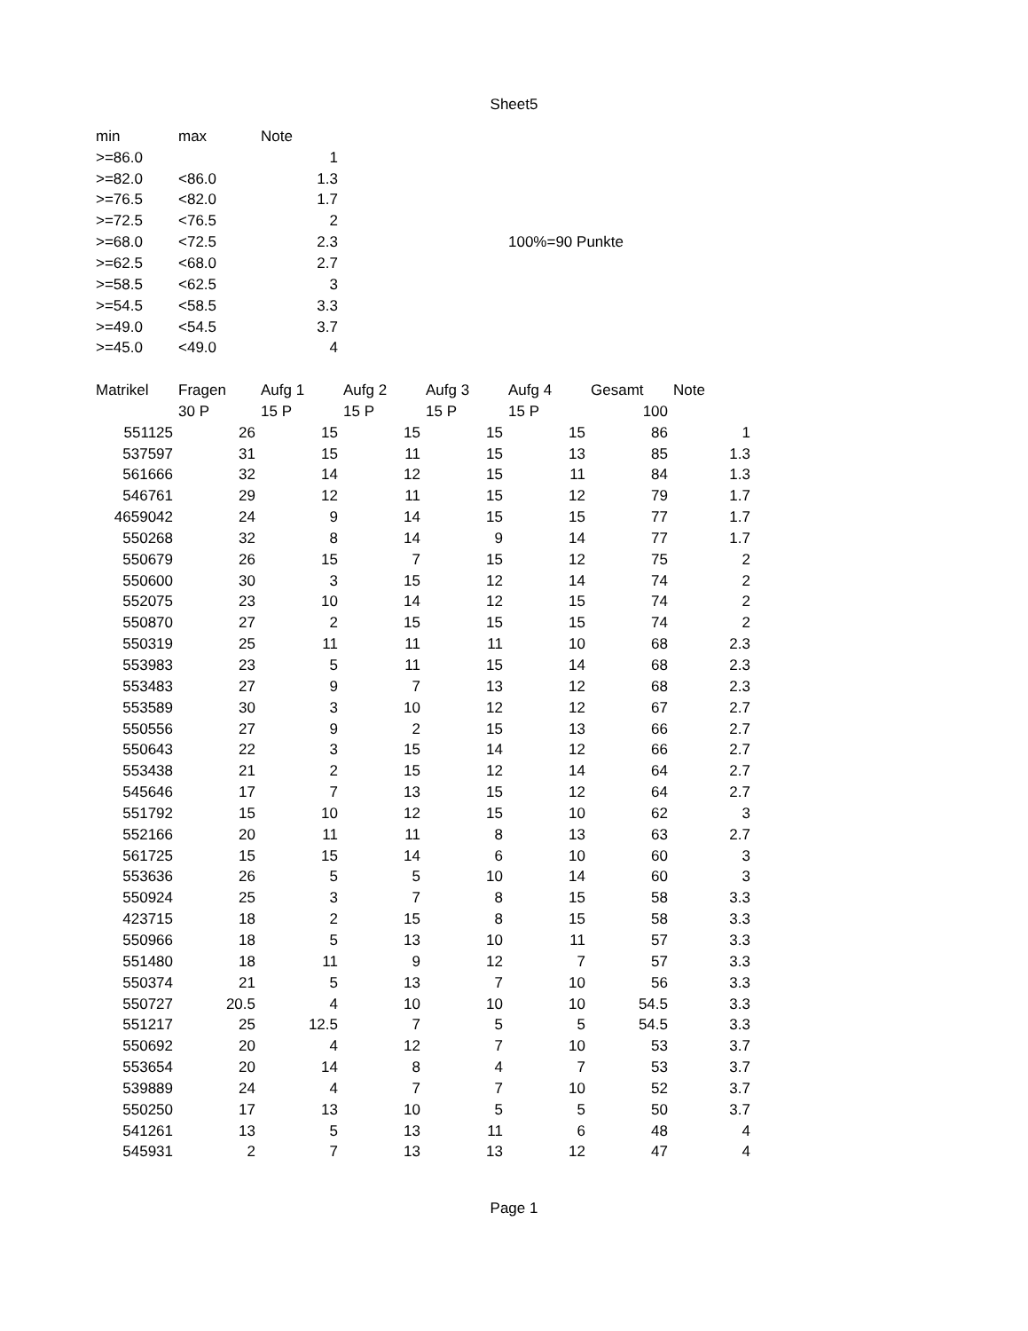Sheet5
| min | max | Note | | | | | |
| >=86.0 | | 1 | | | | | |
| >=82.0 | <86.0 | 1.3 | | | | | |
| >=76.5 | <82.0 | 1.7 | | | | | |
| >=72.5 | <76.5 | 2 | | | | | |
| >=68.0 | <72.5 | 2.3 | | | 100%=90 Punkte | | |
| >=62.5 | <68.0 | 2.7 | | | | | |
| >=58.5 | <62.5 | 3 | | | | | |
| >=54.5 | <58.5 | 3.3 | | | | | |
| >=49.0 | <54.5 | 3.7 | | | | | |
| >=45.0 | <49.0 | 4 | | | | | |
| Matrikel | Fragen | Aufg 1 | Aufg 2 | Aufg 3 | Aufg 4 | Gesamt | Note |
| | 30 P | 15 P | 15 P | 15 P | 15 P | 100 | |
| 551125 | 26 | 15 | 15 | 15 | 15 | 86 | 1 |
| 537597 | 31 | 15 | 11 | 15 | 13 | 85 | 1.3 |
| 561666 | 32 | 14 | 12 | 15 | 11 | 84 | 1.3 |
| 546761 | 29 | 12 | 11 | 15 | 12 | 79 | 1.7 |
| 4659042 | 24 | 9 | 14 | 15 | 15 | 77 | 1.7 |
| 550268 | 32 | 8 | 14 | 9 | 14 | 77 | 1.7 |
| 550679 | 26 | 15 | 7 | 15 | 12 | 75 | 2 |
| 550600 | 30 | 3 | 15 | 12 | 14 | 74 | 2 |
| 552075 | 23 | 10 | 14 | 12 | 15 | 74 | 2 |
| 550870 | 27 | 2 | 15 | 15 | 15 | 74 | 2 |
| 550319 | 25 | 11 | 11 | 11 | 10 | 68 | 2.3 |
| 553983 | 23 | 5 | 11 | 15 | 14 | 68 | 2.3 |
| 553483 | 27 | 9 | 7 | 13 | 12 | 68 | 2.3 |
| 553589 | 30 | 3 | 10 | 12 | 12 | 67 | 2.7 |
| 550556 | 27 | 9 | 2 | 15 | 13 | 66 | 2.7 |
| 550643 | 22 | 3 | 15 | 14 | 12 | 66 | 2.7 |
| 553438 | 21 | 2 | 15 | 12 | 14 | 64 | 2.7 |
| 545646 | 17 | 7 | 13 | 15 | 12 | 64 | 2.7 |
| 551792 | 15 | 10 | 12 | 15 | 10 | 62 | 3 |
| 552166 | 20 | 11 | 11 | 8 | 13 | 63 | 2.7 |
| 561725 | 15 | 15 | 14 | 6 | 10 | 60 | 3 |
| 553636 | 26 | 5 | 5 | 10 | 14 | 60 | 3 |
| 550924 | 25 | 3 | 7 | 8 | 15 | 58 | 3.3 |
| 423715 | 18 | 2 | 15 | 8 | 15 | 58 | 3.3 |
| 550966 | 18 | 5 | 13 | 10 | 11 | 57 | 3.3 |
| 551480 | 18 | 11 | 9 | 12 | 7 | 57 | 3.3 |
| 550374 | 21 | 5 | 13 | 7 | 10 | 56 | 3.3 |
| 550727 | 20.5 | 4 | 10 | 10 | 10 | 54.5 | 3.3 |
| 551217 | 25 | 12.5 | 7 | 5 | 5 | 54.5 | 3.3 |
| 550692 | 20 | 4 | 12 | 7 | 10 | 53 | 3.7 |
| 553654 | 20 | 14 | 8 | 4 | 7 | 53 | 3.7 |
| 539889 | 24 | 4 | 7 | 7 | 10 | 52 | 3.7 |
| 550250 | 17 | 13 | 10 | 5 | 5 | 50 | 3.7 |
| 541261 | 13 | 5 | 13 | 11 | 6 | 48 | 4 |
| 545931 | 2 | 7 | 13 | 13 | 12 | 47 | 4 |
Page 1